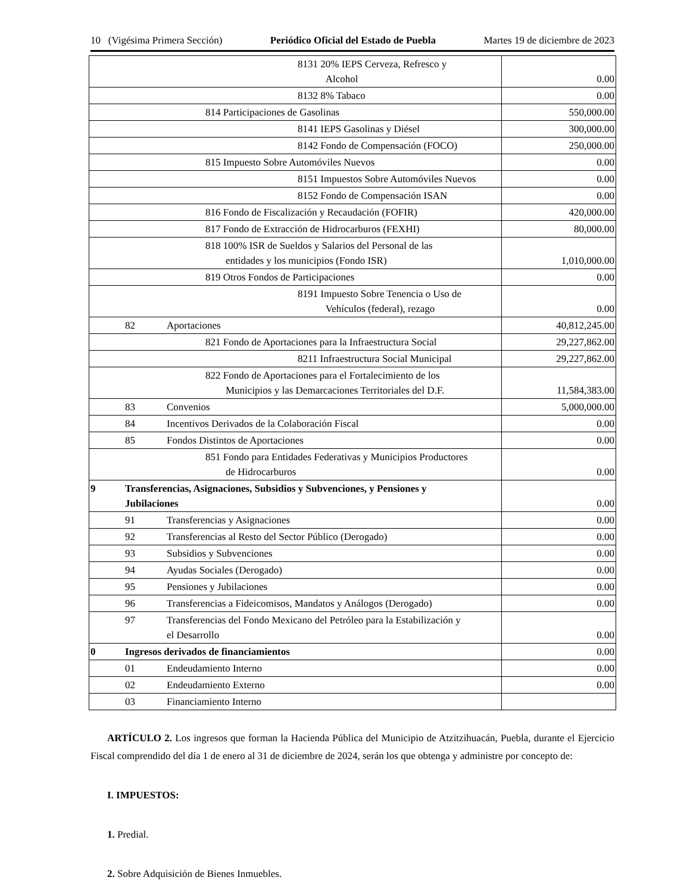10 (Vigésima Primera Sección) Periódico Oficial del Estado de Puebla Martes 19 de diciembre de 2023
| 8131 20% IEPS Cerveza, Refresco y Alcohol | 0.00 |
| 8132 8% Tabaco | 0.00 |
| 814 Participaciones de Gasolinas | 550,000.00 |
| 8141 IEPS Gasolinas y Diésel | 300,000.00 |
| 8142 Fondo de Compensación (FOCO) | 250,000.00 |
| 815 Impuesto Sobre Automóviles Nuevos | 0.00 |
| 8151 Impuestos Sobre Automóviles Nuevos | 0.00 |
| 8152 Fondo de Compensación ISAN | 0.00 |
| 816 Fondo de Fiscalización y Recaudación (FOFIR) | 420,000.00 |
| 817 Fondo de Extracción de Hidrocarburos (FEXHI) | 80,000.00 |
| 818 100% ISR de Sueldos y Salarios del Personal de las entidades y los municipios (Fondo ISR) | 1,010,000.00 |
| 819 Otros Fondos de Participaciones | 0.00 |
| 8191 Impuesto Sobre Tenencia o Uso de Vehículos (federal), rezago | 0.00 |
| 82 Aportaciones | 40,812,245.00 |
| 821 Fondo de Aportaciones para la Infraestructura Social | 29,227,862.00 |
| 8211 Infraestructura Social Municipal | 29,227,862.00 |
| 822 Fondo de Aportaciones para el Fortalecimiento de los Municipios y las Demarcaciones Territoriales del D.F. | 11,584,383.00 |
| 83 Convenios | 5,000,000.00 |
| 84 Incentivos Derivados de la Colaboración Fiscal | 0.00 |
| 85 Fondos Distintos de Aportaciones | 0.00 |
| 851 Fondo para Entidades Federativas y Municipios Productores de Hidrocarburos | 0.00 |
| 9 Transferencias, Asignaciones, Subsidios y Subvenciones, y Pensiones y Jubilaciones | 0.00 |
| 91 Transferencias y Asignaciones | 0.00 |
| 92 Transferencias al Resto del Sector Público (Derogado) | 0.00 |
| 93 Subsidios y Subvenciones | 0.00 |
| 94 Ayudas Sociales (Derogado) | 0.00 |
| 95 Pensiones y Jubilaciones | 0.00 |
| 96 Transferencias a Fideicomisos, Mandatos y Análogos (Derogado) | 0.00 |
| 97 Transferencias del Fondo Mexicano del Petróleo para la Estabilización y el Desarrollo | 0.00 |
| 0 Ingresos derivados de financiamientos | 0.00 |
| 01 Endeudamiento Interno | 0.00 |
| 02 Endeudamiento Externo | 0.00 |
| 03 Financiamiento Interno | |
ARTÍCULO 2. Los ingresos que forman la Hacienda Pública del Municipio de Atzitzihuacán, Puebla, durante el Ejercicio Fiscal comprendido del día 1 de enero al 31 de diciembre de 2024, serán los que obtenga y administre por concepto de:
I. IMPUESTOS:
1. Predial.
2. Sobre Adquisición de Bienes Inmuebles.